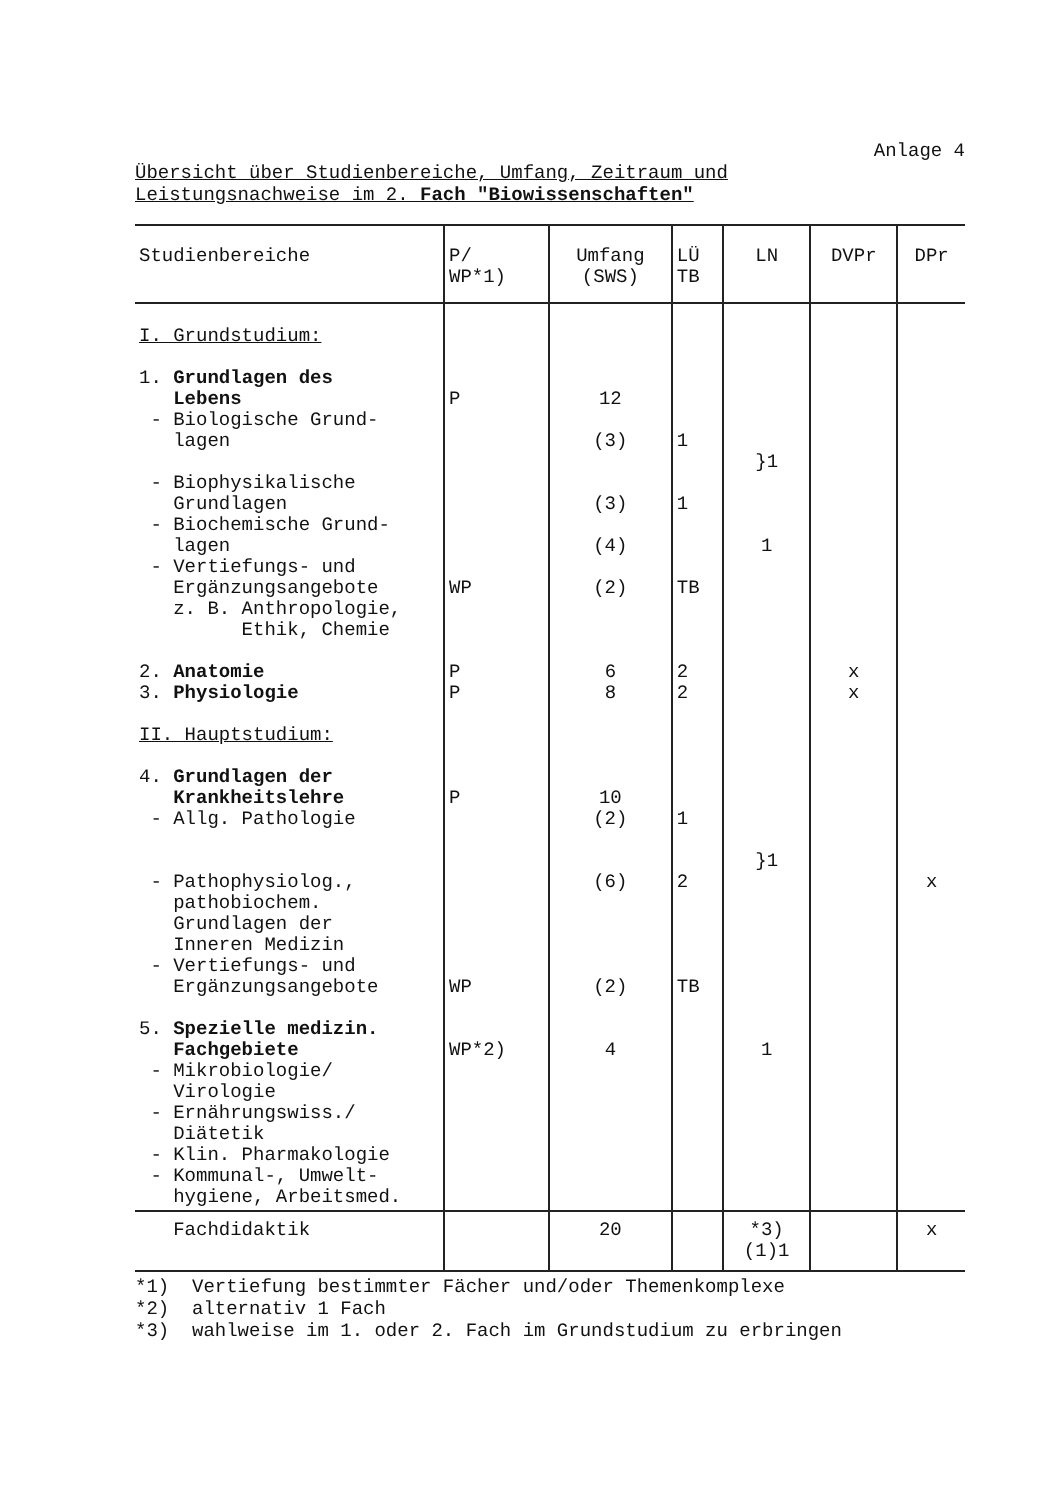Anlage 4
Übersicht über Studienbereiche, Umfang, Zeitraum und Leistungsnachweise im 2. Fach "Biowissenschaften"
| Studienbereiche | P/ WP*1) | Umfang (SWS) | LÜ TB | LN | DVPr | DPr |
| --- | --- | --- | --- | --- | --- | --- |
| I. Grundstudium: 1. Grundlagen des Lebens - Biologische Grund- lagen - Biophysikalische Grundlagen - Biochemische Grund- lagen - Vertiefungs- und Ergänzungsangebote z. B. Anthropologie, Ethik, Chemie 2. Anatomie 3. Physiologie II. Hauptstudium: 4. Grundlagen der Krankheitslehre - Allg. Pathologie - Pathophysiolog., pathobiochem. Grundlagen der Inneren Medizin - Vertiefungs- und Ergänzungsangebote 5. Spezielle medizin. Fachgebiete - Mikrobiologie/ Virologie - Ernährungswiss./ Diätetik - Klin. Pharmakologie - Kommunal-, Umwelt- hygiene, Arbeitsmed. | P WP P P P WP WP*2) | 12 (3) (3) (4) (2) 6 8 10 (2) (6) (2) 4 | 1 1 TB 2 2 1 2 TB | }1 1 }1 1 | x x | x |
| Fachdidaktik | | 20 | | *3) (1)1 | | x |
*1) Vertiefung bestimmter Fächer und/oder Themenkomplexe
*2) alternativ 1 Fach
*3) wahlweise im 1. oder 2. Fach im Grundstudium zu erbringen